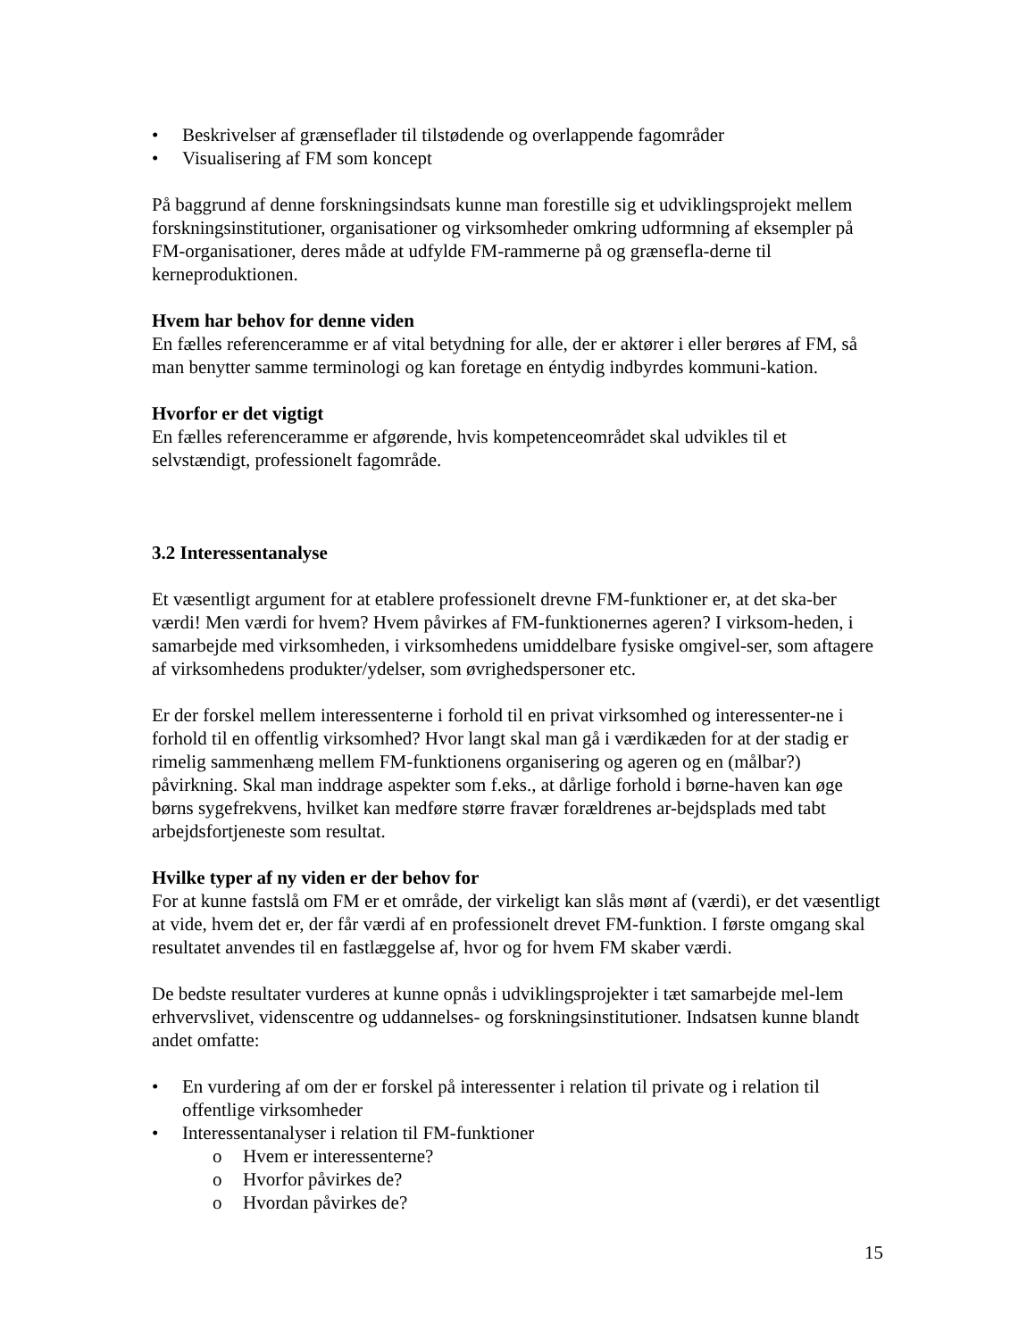• Beskrivelser af grænseflader til tilstødende og overlappende fagområder
• Visualisering af FM som koncept
På baggrund af denne forskningsindsats kunne man forestille sig et udviklingsprojekt mellem forskningsinstitutioner, organisationer og virksomheder omkring udformning af eksempler på FM-organisationer, deres måde at udfylde FM-rammerne på og grænsefla-derne til kerneproduktionen.
Hvem har behov for denne viden
En fælles referenceramme er af vital betydning for alle, der er aktører i eller berøres af FM, så man benytter samme terminologi og kan foretage en éntydig indbyrdes kommuni-kation.
Hvorfor er det vigtigt
En fælles referenceramme er afgørende, hvis kompetenceområdet skal udvikles til et selvstændigt, professionelt fagområde.
3.2 Interessentanalyse
Et væsentligt argument for at etablere professionelt drevne FM-funktioner er, at det ska-ber værdi! Men værdi for hvem? Hvem påvirkes af FM-funktionernes ageren? I virksom-heden, i samarbejde med virksomheden, i virksomhedens umiddelbare fysiske omgivel-ser, som aftagere af virksomhedens produkter/ydelser, som øvrighedspersoner etc.
Er der forskel mellem interessenterne i forhold til en privat virksomhed og interessenter-ne i forhold til en offentlig virksomhed? Hvor langt skal man gå i værdikæden for at der stadig er rimelig sammenhæng mellem FM-funktionens organisering og ageren og en (målbar?) påvirkning. Skal man inddrage aspekter som f.eks., at dårlige forhold i børne-haven kan øge børns sygefrekvens, hvilket kan medføre større fravær forældrenes ar-bejdsplads med tabt arbejdsfortjeneste som resultat.
Hvilke typer af ny viden er der behov for
For at kunne fastslå om FM er et område, der virkeligt kan slås mønt af (værdi), er det væsentligt at vide, hvem det er, der får værdi af en professionelt drevet FM-funktion. I første omgang skal resultatet anvendes til en fastlæggelse af, hvor og for hvem FM skaber værdi.
De bedste resultater vurderes at kunne opnås i udviklingsprojekter i tæt samarbejde mel-lem erhvervslivet, videnscentre og uddannelses- og forskningsinstitutioner. Indsatsen kunne blandt andet omfatte:
• En vurdering af om der er forskel på interessenter i relation til private og i relation til offentlige virksomheder
• Interessentanalyser i relation til FM-funktioner
o Hvem er interessenterne?
o Hvorfor påvirkes de?
o Hvordan påvirkes de?
15